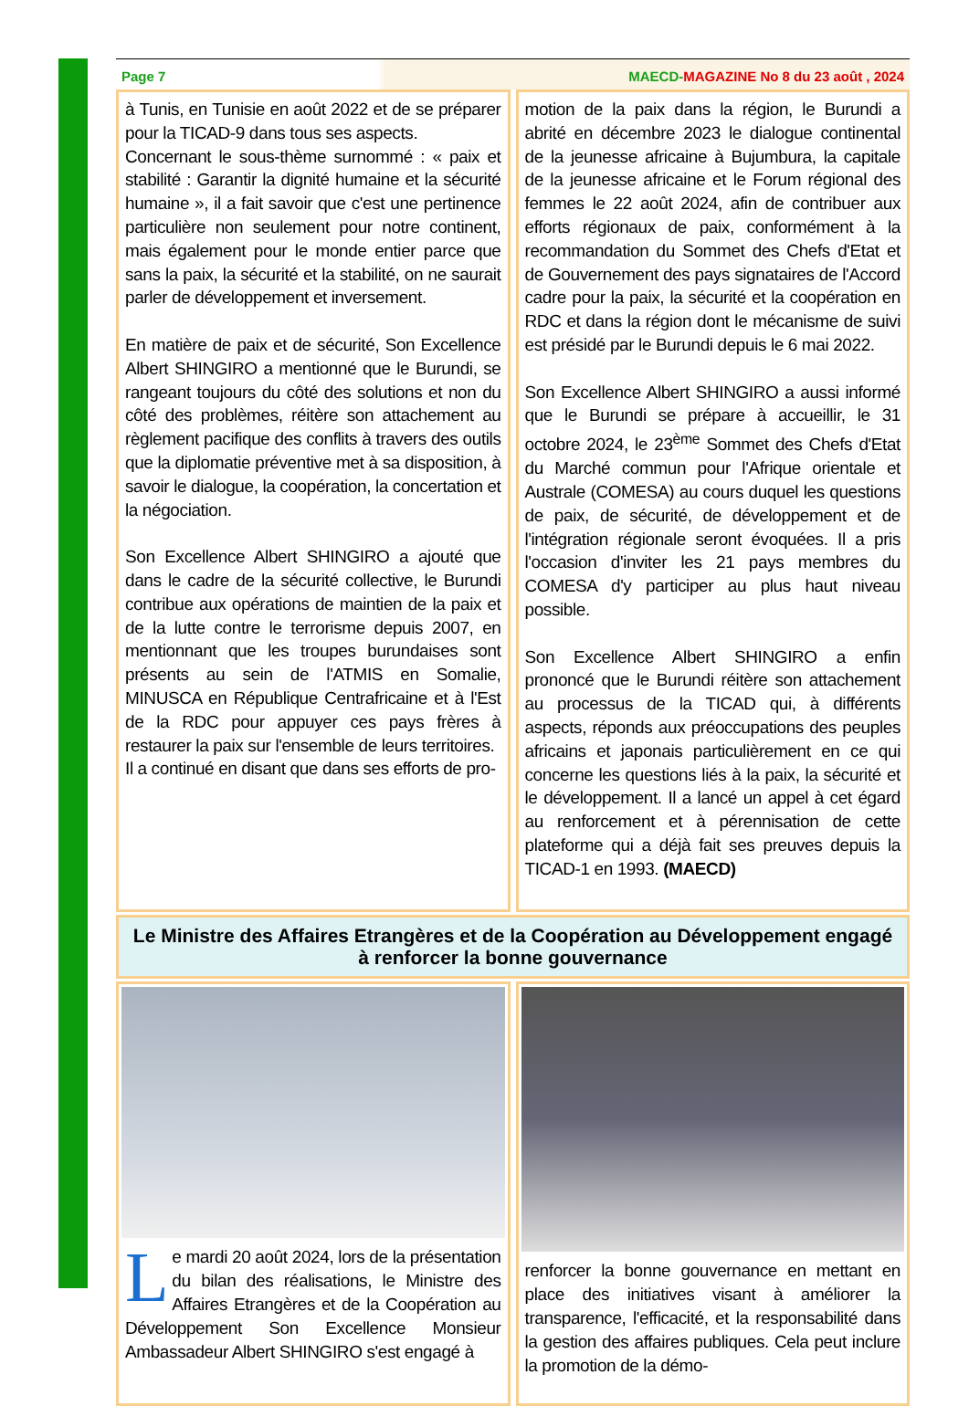Page 7 MAECD-MAGAZINE No 8 du 23 août , 2024
à Tunis, en Tunisie en août 2022 et de se préparer pour la TICAD-9 dans tous ses aspects.
Concernant le sous-thème surnommé : « paix et stabilité : Garantir la dignité humaine et la sécurité humaine », il a fait savoir que c'est une pertinence particulière non seulement pour notre continent, mais également pour le monde entier parce que sans la paix, la sécurité et la stabilité, on ne saurait parler de développement et inversement.
En matière de paix et de sécurité, Son Excellence Albert SHINGIRO a mentionné que le Burundi, se rangeant toujours du côté des solutions et non du côté des problèmes, réitère son attachement au règlement pacifique des conflits à travers des outils que la diplomatie préventive met à sa disposition, à savoir le dialogue, la coopération, la concertation et la négociation.
Son Excellence Albert SHINGIRO a ajouté que dans le cadre de la sécurité collective, le Burundi contribue aux opérations de maintien de la paix et de la lutte contre le terrorisme depuis 2007, en mentionnant que les troupes burundaises sont présents au sein de l'ATMIS en Somalie, MINUSCA en République Centrafricaine et à l'Est de la RDC pour appuyer ces pays frères à restaurer la paix sur l'ensemble de leurs territoires.
Il a continué en disant que dans ses efforts de pro-
motion de la paix dans la région, le Burundi a abrité en décembre 2023 le dialogue continental de la jeunesse africaine à Bujumbura, la capitale de la jeunesse africaine et le Forum régional des femmes le 22 août 2024, afin de contribuer aux efforts régionaux de paix, conformément à la recommandation du Sommet des Chefs d'Etat et de Gouvernement des pays signataires de l'Accord cadre pour la paix, la sécurité et la coopération en RDC et dans la région dont le mécanisme de suivi est présidé par le Burundi depuis le 6 mai 2022.
Son Excellence Albert SHINGIRO a aussi informé que le Burundi se prépare à accueillir, le 31 octobre 2024, le 23<sup>ème</sup> Sommet des Chefs d'Etat du Marché commun pour l'Afrique orientale et Australe (COMESA) au cours duquel les questions de paix, de sécurité, de développement et de l'intégration régionale seront évoquées. Il a pris l'occasion d'inviter les 21 pays membres du COMESA d'y participer au plus haut niveau possible.
Son Excellence Albert SHINGIRO a enfin prononcé que le Burundi réitère son attachement au processus de la TICAD qui, à différents aspects, réponds aux préoccupations des peuples africains et japonais particulièrement en ce qui concerne les questions liés à la paix, la sécurité et le développement. Il a lancé un appel à cet égard au renforcement et à pérennisation de cette plateforme qui a déjà fait ses preuves depuis la TICAD-1 en 1993. (MAECD)
Le Ministre des Affaires Etrangères et de la Coopération au Développement engagé à renforcer la bonne gouvernance
Le mardi 20 août 2024, lors de la présentation du bilan des réalisations, le Ministre des Affaires Etrangères et de la Coopération au Développement Son Excellence Monsieur Ambassadeur Albert SHINGIRO s'est engagé à
renforcer la bonne gouvernance en mettant en place des initiatives visant à améliorer la transparence, l'efficacité, et la responsabilité dans la gestion des affaires publiques. Cela peut inclure la promotion de la démo-